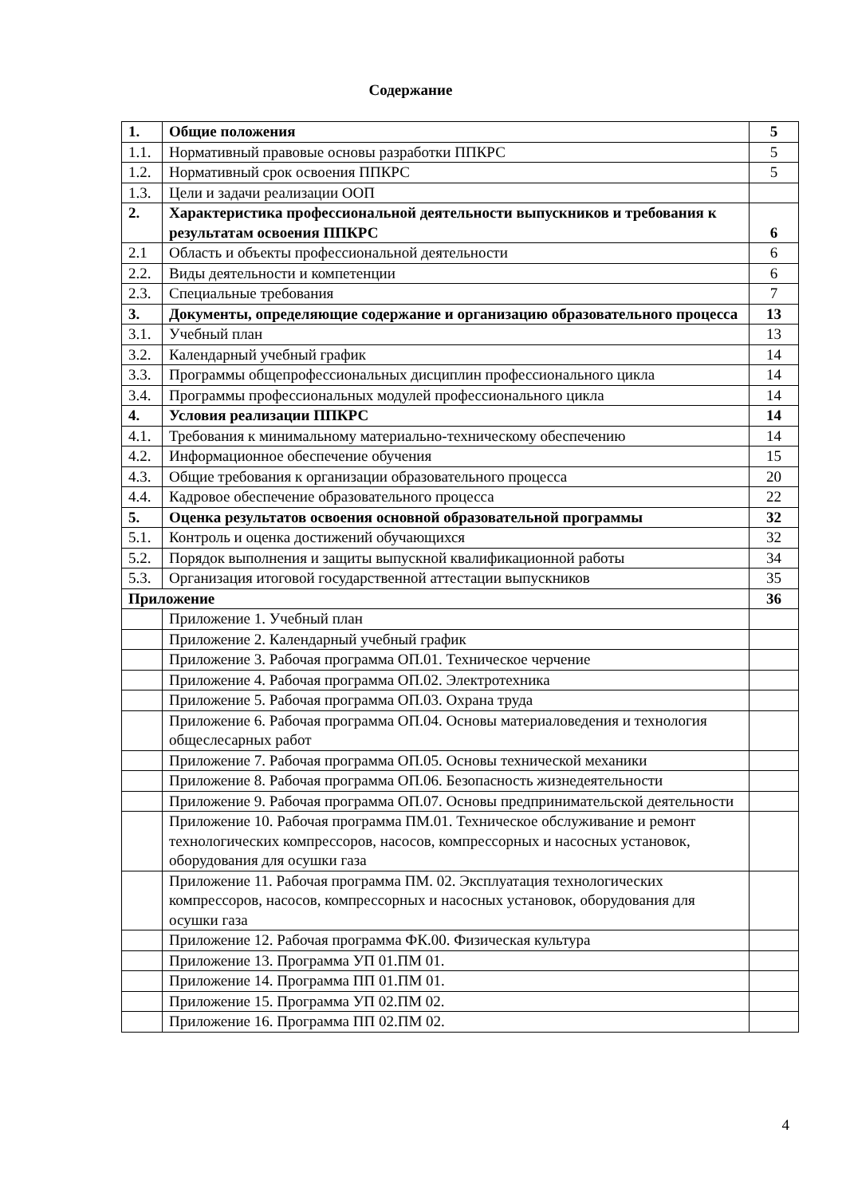Содержание
| 1. | Общие положения | 5 |
| 1.1. | Нормативный правовые основы разработки ППКРС | 5 |
| 1.2. | Нормативный срок освоения ППКРС | 5 |
| 1.3. | Цели и задачи реализации ООП | |
| 2. | Характеристика профессиональной деятельности выпускников и требования к результатам освоения ППКРС | 6 |
| 2.1 | Область и объекты профессиональной деятельности | 6 |
| 2.2. | Виды деятельности и компетенции | 6 |
| 2.3. | Специальные требования | 7 |
| 3. | Документы, определяющие содержание и организацию образовательного процесса | 13 |
| 3.1. | Учебный план | 13 |
| 3.2. | Календарный учебный график | 14 |
| 3.3. | Программы общепрофессиональных дисциплин профессионального цикла | 14 |
| 3.4. | Программы профессиональных модулей профессионального цикла | 14 |
| 4. | Условия реализации ППКРС | 14 |
| 4.1. | Требования к минимальному материально-техническому обеспечению | 14 |
| 4.2. | Информационное обеспечение обучения | 15 |
| 4.3. | Общие требования к организации образовательного процесса | 20 |
| 4.4. | Кадровое обеспечение образовательного процесса | 22 |
| 5. | Оценка результатов освоения основной образовательной программы | 32 |
| 5.1. | Контроль и оценка достижений обучающихся | 32 |
| 5.2. | Порядок выполнения и защиты выпускной квалификационной работы | 34 |
| 5.3. | Организация итоговой государственной аттестации выпускников | 35 |
| Приложение | | 36 |
| | Приложение 1. Учебный план | |
| | Приложение 2. Календарный учебный график | |
| | Приложение 3. Рабочая программа ОП.01. Техническое черчение | |
| | Приложение 4. Рабочая программа ОП.02. Электротехника | |
| | Приложение 5. Рабочая программа ОП.03. Охрана труда | |
| | Приложение 6. Рабочая программа ОП.04. Основы материаловедения и технология общеслесарных работ | |
| | Приложение 7. Рабочая программа ОП.05. Основы технической механики | |
| | Приложение 8. Рабочая программа ОП.06. Безопасность жизнедеятельности | |
| | Приложение 9. Рабочая программа ОП.07. Основы предпринимательской деятельности | |
| | Приложение 10. Рабочая программа ПМ.01. Техническое обслуживание и ремонт технологических компрессоров, насосов, компрессорных и насосных установок, оборудования для осушки газа | |
| | Приложение 11. Рабочая программа ПМ. 02. Эксплуатация технологических компрессоров, насосов, компрессорных и насосных установок, оборудования для осушки газа | |
| | Приложение 12. Рабочая программа ФК.00. Физическая культура | |
| | Приложение 13. Программа УП 01.ПМ 01. | |
| | Приложение 14. Программа ПП 01.ПМ 01. | |
| | Приложение 15. Программа УП 02.ПМ 02. | |
| | Приложение 16. Программа ПП 02.ПМ 02. | |
4